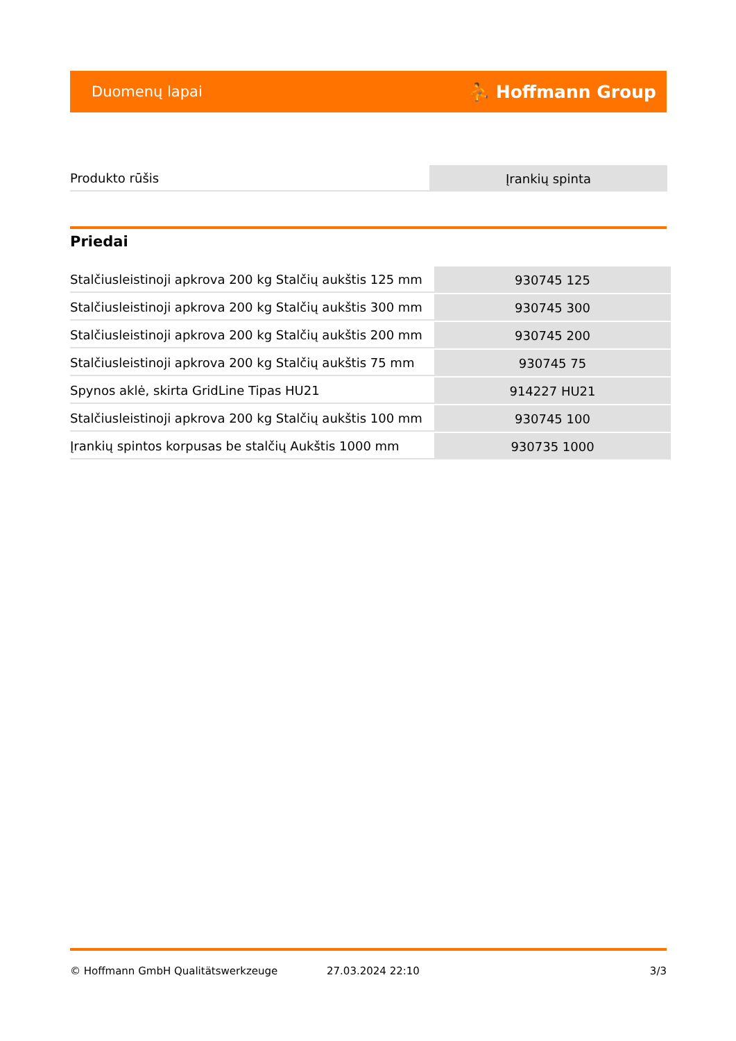Duomenų lapai ⛹ Hoffmann Group
| Produkto rūšis | Įrankių spinta |
Priedai
| Stalčiusleistinoji apkrova 200 kg Stalčių aukštis 125 mm | 930745 125 |
| Stalčiusleistinoji apkrova 200 kg Stalčių aukštis 300 mm | 930745 300 |
| Stalčiusleistinoji apkrova 200 kg Stalčių aukštis 200 mm | 930745 200 |
| Stalčiusleistinoji apkrova 200 kg Stalčių aukštis 75 mm | 930745 75 |
| Spynos aklė, skirta GridLine Tipas HU21 | 914227 HU21 |
| Stalčiusleistinoji apkrova 200 kg Stalčių aukštis 100 mm | 930745 100 |
| Įrankių spintos korpusas be stalčių Aukštis 1000 mm | 930735 1000 |
© Hoffmann GmbH Qualitätswerkzeuge 27.03.2024 22:10 3/3